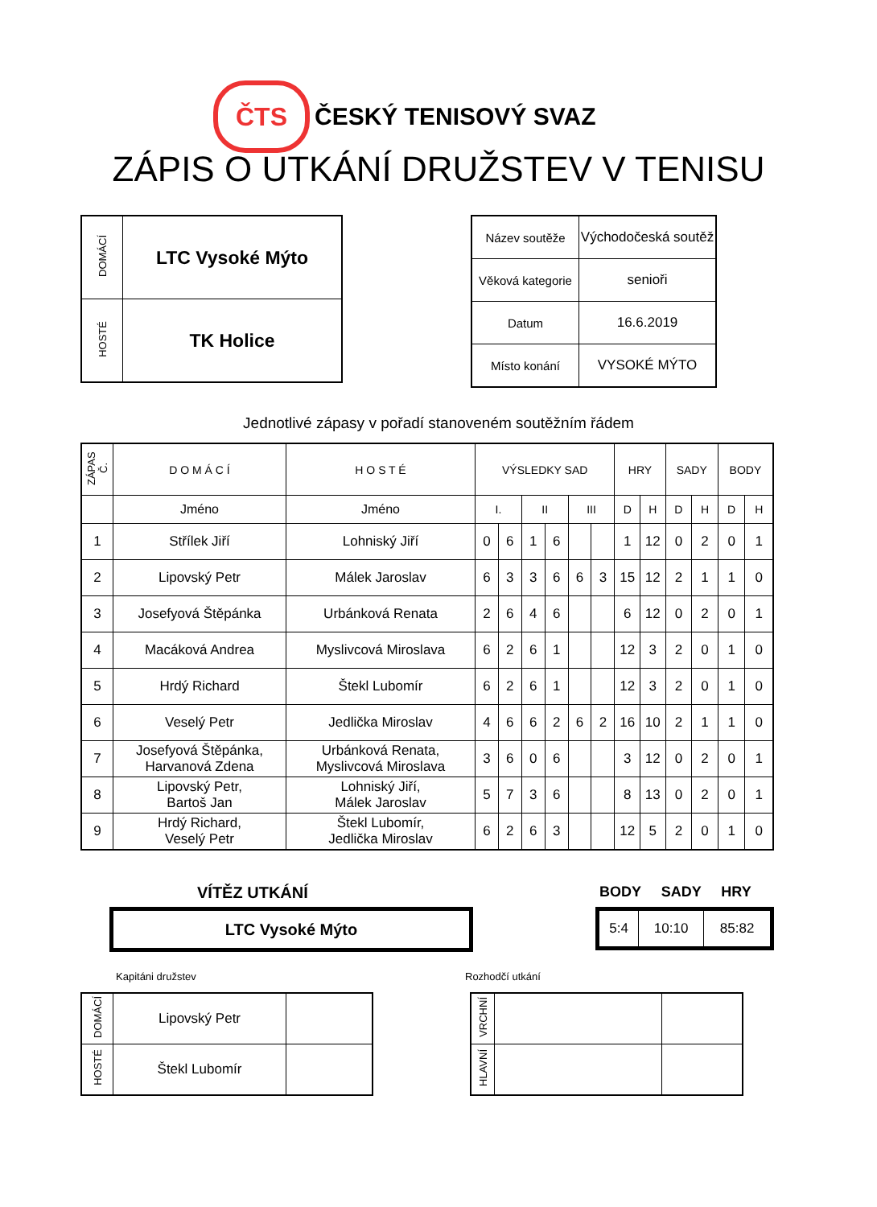ČTS
ČESKÝ TENISOVÝ SVAZ
ZÁPIS O UTKÁNÍ DRUŽSTEV V TENISU
| DOMÁCÍ | LTC Vysoké Mýto |
| HOSTÉ | TK Holice |
| Název soutěže | Východočeská soutěž |
| Věková kategorie | senioři |
| Datum | 16.6.2019 |
| Místo konání | VYSOKÉ MÝTO |
Jednotlivé zápasy v pořadí stanoveném soutěžním řádem
| ZÁPAS Č. | D O M Á C Í | H O S T É | VÝSLEDKY SAD | | | | | | HRY | | SADY | | BODY | |
| --- | --- | --- | --- | --- | --- | --- | --- | --- | --- | --- | --- | --- | --- | --- |
| | Jméno | Jméno | I. | | II | | III | | D | H | D | H | D | H |
| 1 | Střílek Jiří | Lohniský Jiří | 0 | 6 | 1 | 6 | | | 1 | 12 | 0 | 2 | 0 | 1 |
| 2 | Lipovský Petr | Málek Jaroslav | 6 | 3 | 3 | 6 | 6 | 3 | 15 | 12 | 2 | 1 | 1 | 0 |
| 3 | Josefyová Štěpánka | Urbánková Renata | 2 | 6 | 4 | 6 | | | 6 | 12 | 0 | 2 | 0 | 1 |
| 4 | Macáková Andrea | Myslivcová Miroslava | 6 | 2 | 6 | 1 | | | 12 | 3 | 2 | 0 | 1 | 0 |
| 5 | Hrdý Richard | Štekl Lubomír | 6 | 2 | 6 | 1 | | | 12 | 3 | 2 | 0 | 1 | 0 |
| 6 | Veselý Petr | Jedlička Miroslav | 4 | 6 | 6 | 2 | 6 | 2 | 16 | 10 | 2 | 1 | 1 | 0 |
| 7 | Josefyová Štěpánka, Harvanová Zdena | Urbánková Renata, Myslivcová Miroslava | 3 | 6 | 0 | 6 | | | 3 | 12 | 0 | 2 | 0 | 1 |
| 8 | Lipovský Petr, Bartoš Jan | Lohniský Jiří, Málek Jaroslav | 5 | 7 | 3 | 6 | | | 8 | 13 | 0 | 2 | 0 | 1 |
| 9 | Hrdý Richard, Veselý Petr | Štekl Lubomír, Jedlička Miroslav | 6 | 2 | 6 | 3 | | | 12 | 5 | 2 | 0 | 1 | 0 |
VÍTĚZ UTKÁNÍ BODY SADY HRY
LTC Vysoké Mýto
| 5:4 | 10:10 | 85:82 |
Kapitáni družstev Rozhodčí utkání
| DOMÁCÍ | Lipovský Petr | |
| HOSTÉ | Štekl Lubomír | |
| VRCHNÍ | | |
| HLAVNÍ | | |